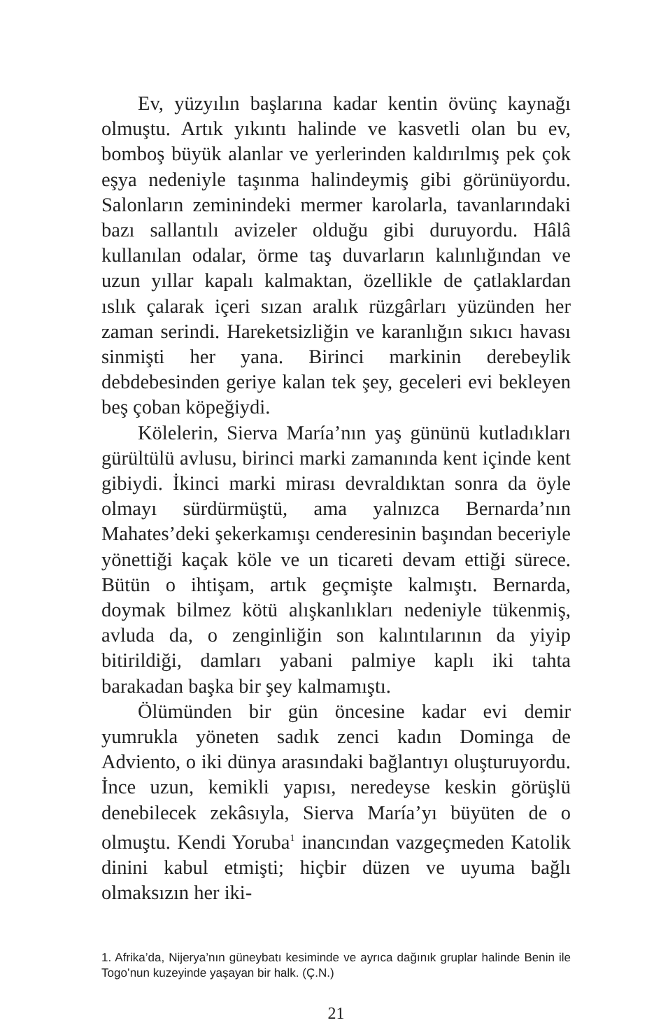Ev, yüzyılın başlarına kadar kentin övünç kaynağı olmuştu. Artık yıkıntı halinde ve kasvetli olan bu ev, bomboş büyük alanlar ve yerlerinden kaldırılmış pek çok eşya nedeniyle taşınma halindeymiş gibi görünüyordu. Salonların zeminindeki mermer karolarla, tavanlarındaki bazı sallantılı avizeler olduğu gibi duruyordu. Hâlâ kullanılan odalar, örme taş duvarların kalınlığından ve uzun yıllar kapalı kalmaktan, özellikle de çatlaklardan ıslık çalarak içeri sızan aralık rüzgârları yüzünden her zaman serindi. Hareketsizliğin ve karanlığın sıkıcı havası sinmişti her yana. Birinci markinin derebeylik debdebesinden geriye kalan tek şey, geceleri evi bekleyen beş çoban köpeğiydi.
Kölelerin, Sierva María’nın yaş gününü kutladıkları gürültülü avlusu, birinci marki zamanında kent içinde kent gibiydi. İkinci marki mirası devraldıktan sonra da öyle olmayı sürdürmüştü, ama yalnızca Bernarda’nın Mahates’deki şekerkamışı cenderesinin başından beceriyle yönettiği kaçak köle ve un ticareti devam ettiği sürece. Bütün o ihtişam, artık geçmişte kalmıştı. Bernarda, doymak bilmez kötü alışkanlıkları nedeniyle tükenmiş, avluda da, o zenginliğin son kalıntılarının da yiyip bitirildiği, damları yabani palmiye kaplı iki tahta barakadan başka bir şey kalmamıştı.
Ölümünden bir gün öncesine kadar evi demir yumrukla yöneten sadık zenci kadın Dominga de Adviento, o iki dünya arasındaki bağlantıyı oluşturuyordu. İnce uzun, kemikli yapısı, neredeyse keskin görüşlü denebilecek zekâsıyla, Sierva María’yı büyüten de o olmuştu. Kendi Yoruba<sup>1</sup> inancından vazgeçmeden Katolik dinini kabul etmişti; hiçbir düzen ve uyuma bağlı olmaksızın her iki-
1. Afrika’da, Nijerya’nın güneybatı kesiminde ve ayrıca dağınık gruplar halinde Benin ile Togo’nun kuzeyinde yaşayan bir halk. (Ç.N.)
21